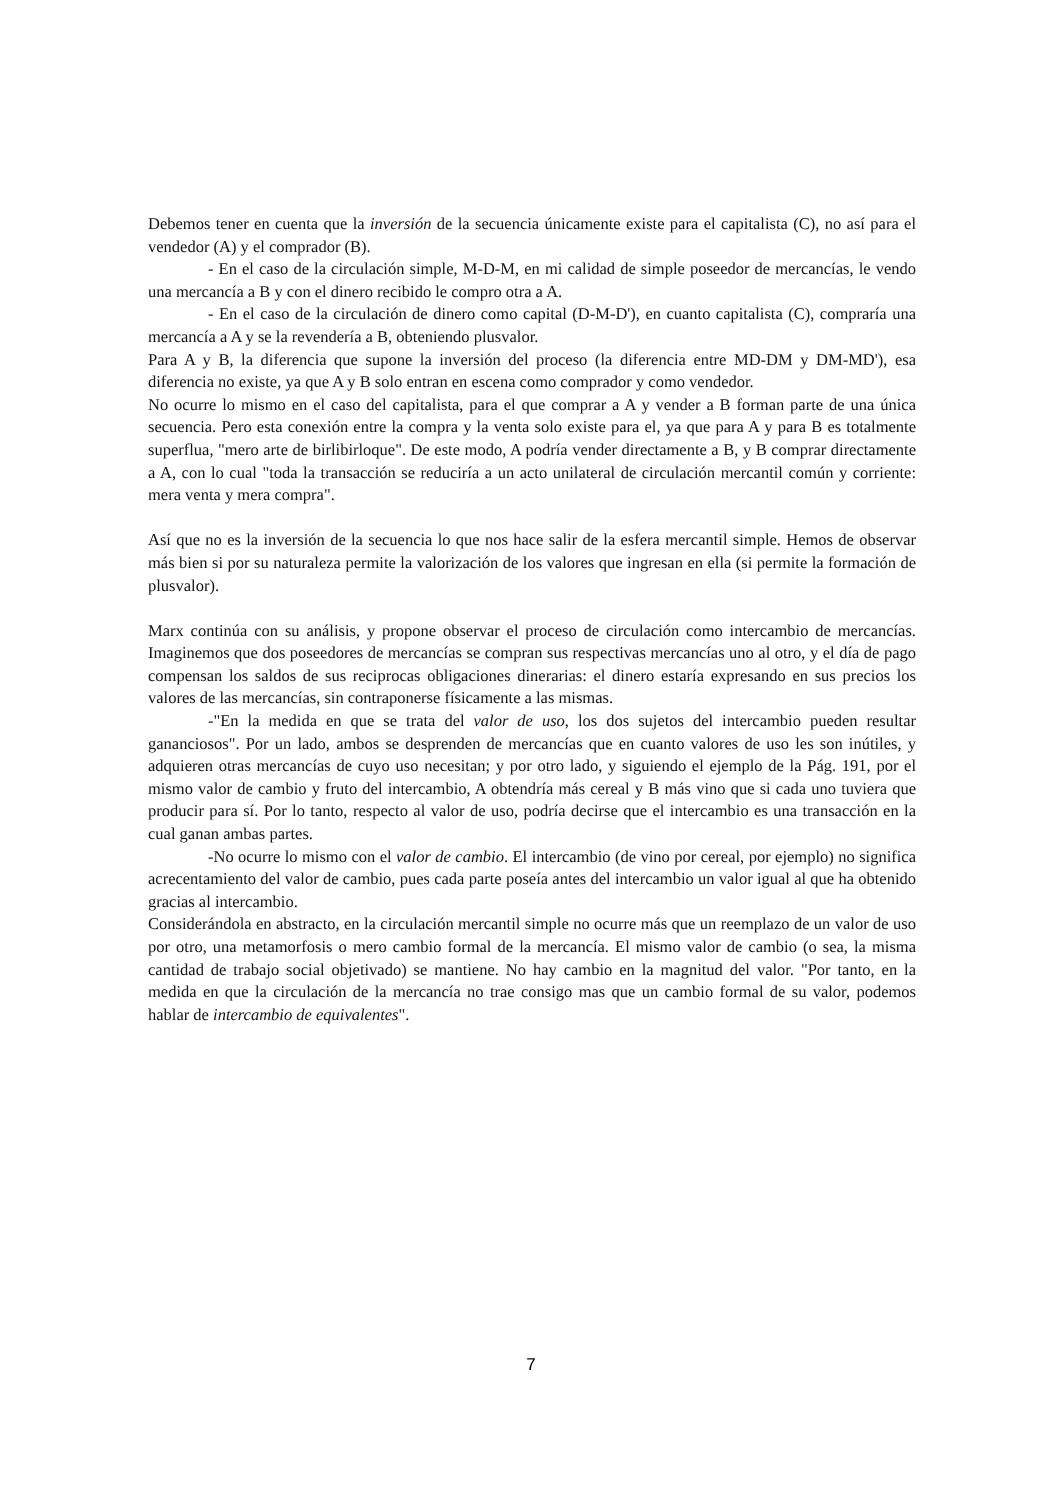Debemos tener en cuenta que la inversión de la secuencia únicamente existe para el capitalista (C), no así para el vendedor (A) y el comprador (B).
- En el caso de la circulación simple, M-D-M, en mi calidad de simple poseedor de mercancías, le vendo una mercancía a B y con el dinero recibido le compro otra a A.
- En el caso de la circulación de dinero como capital (D-M-D'), en cuanto capitalista (C), compraría una mercancía a A y se la revendería a B, obteniendo plusvalor.
Para A y B, la diferencia que supone la inversión del proceso (la diferencia entre MD-DM y DM-MD'), esa diferencia no existe, ya que A y B solo entran en escena como comprador y como vendedor.
No ocurre lo mismo en el caso del capitalista, para el que comprar a A y vender a B forman parte de una única secuencia. Pero esta conexión entre la compra y la venta solo existe para el, ya que para A y para B es totalmente superflua, "mero arte de birlibirloque". De este modo, A podría vender directamente a B, y B comprar directamente a A, con lo cual "toda la transacción se reduciría a un acto unilateral de circulación mercantil común y corriente: mera venta y mera compra".
Así que no es la inversión de la secuencia lo que nos hace salir de la esfera mercantil simple. Hemos de observar más bien si por su naturaleza permite la valorización de los valores que ingresan en ella (si permite la formación de plusvalor).
Marx continúa con su análisis, y propone observar el proceso de circulación como intercambio de mercancías. Imaginemos que dos poseedores de mercancías se compran sus respectivas mercancías uno al otro, y el día de pago compensan los saldos de sus reciprocas obligaciones dinerarias: el dinero estaría expresando en sus precios los valores de las mercancías, sin contraponerse físicamente a las mismas.
-"En la medida en que se trata del valor de uso, los dos sujetos del intercambio pueden resultar gananciosos". Por un lado, ambos se desprenden de mercancías que en cuanto valores de uso les son inútiles, y adquieren otras mercancías de cuyo uso necesitan; y por otro lado, y siguiendo el ejemplo de la Pág. 191, por el mismo valor de cambio y fruto del intercambio, A obtendría más cereal y B más vino que si cada uno tuviera que producir para sí. Por lo tanto, respecto al valor de uso, podría decirse que el intercambio es una transacción en la cual ganan ambas partes.
-No ocurre lo mismo con el valor de cambio. El intercambio (de vino por cereal, por ejemplo) no significa acrecentamiento del valor de cambio, pues cada parte poseía antes del intercambio un valor igual al que ha obtenido gracias al intercambio.
Considerándola en abstracto, en la circulación mercantil simple no ocurre más que un reemplazo de un valor de uso por otro, una metamorfosis o mero cambio formal de la mercancía. El mismo valor de cambio (o sea, la misma cantidad de trabajo social objetivado) se mantiene. No hay cambio en la magnitud del valor. "Por tanto, en la medida en que la circulación de la mercancía no trae consigo mas que un cambio formal de su valor, podemos hablar de intercambio de equivalentes".
7